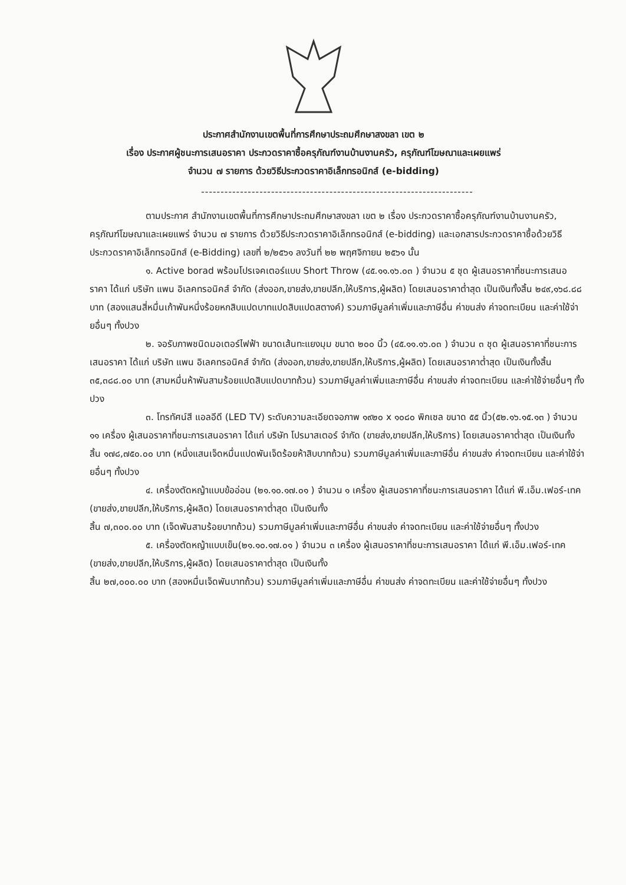ประกาศสำนักงานเขตพื้นที่การศึกษาประถมศึกษาสงขลา เขต ๒
เรื่อง ประกาศผู้ชนะการเสนอราคา ประกวดราคาซื้อครุภัณฑ์งานบ้านงานครัว, ครุภัณฑ์โฆษณาและเผยแพร่
จำนวน ๗ รายการ ด้วยวิธีประกวดราคาอิเล็กทรอนิกส์ (e-bidding)
----------------------------------------------------------------------
ตามประกาศ สำนักงานเขตพื้นที่การศึกษาประถมศึกษาสงขลา เขต ๒ เรื่อง ประกวดราคาซื้อครุภัณฑ์งานบ้านงานครัว, ครุภัณฑ์โฆษณาและเผยแพร่ จำนวน ๗ รายการ ด้วยวิธีประกวดราคาอิเล็กทรอนิกส์ (e-bidding) และเอกสารประกวดราคาซื้อด้วยวิธีประกวดราคาอิเล็กทรอนิกส์ (e-Bidding) เลขที่ ๒/๒๕๖๑ ลงวันที่ ๒๒ พฤศจิกายน ๒๕๖๑ นั้น
๑. Active borad พร้อมโปรเจคเตอร์แบบ Short Throw (๔๕.๑๑.๑๖.๐๓ ) จำนวน ๕ ชุด ผู้เสนอราคาที่ชนะการเสนอราคา ได้แก่ บริษัท แพน อิเลคทรอนิคส์ จำกัด (ส่งออก,ขายส่ง,ขายปลีก,ให้บริการ,ผู้ผลิต) โดยเสนอราคาต่ำสุด เป็นเงินทั้งสิ้น ๒๔๙,๑๖๘.๘๘ บาท (สองแสนสี่หมื่นเก้าพันหนึ่งร้อยหกสิบแปดบาทแปดสิบแปดสตางค์) รวมภาษีมูลค่าเพิ่มและภาษีอื่น ค่าขนส่ง ค่าจดทะเบียน และค่าใช้จ่ายอื่นๆ ทั้งปวง
๒. จอรับภาพชนิดมอเตอร์ไฟฟ้า ขนาดเส้นทะแยงมุม ขนาด ๒๐๐ นิ้ว (๔๕.๑๑.๑๖.๐๓ ) จำนวน ๓ ชุด ผู้เสนอราคาที่ชนะการเสนอราคา ได้แก่ บริษัท แพน อิเลคทรอนิคส์ จำกัด (ส่งออก,ขายส่ง,ขายปลีก,ให้บริการ,ผู้ผลิต) โดยเสนอราคาต่ำสุด เป็นเงินทั้งสิ้น ๓๕,๓๘๘.๐๐ บาท (สามหมื่นห้าพันสามร้อยแปดสิบแปดบาทถ้วน) รวมภาษีมูลค่าเพิ่มและภาษีอื่น ค่าขนส่ง ค่าจดทะเบียน และค่าใช้จ่ายอื่นๆ ทั้งปวง
๓. โทรทัศน์สี แอลอีดี (LED TV) ระดับความละเอียดจอภาพ ๑๙๒๐ x ๑๐๘๐ พิกเซล ขนาด ๕๕ นิ้ว(๕๒.๑๖.๑๕.๑๓ ) จำนวน ๑๑ เครื่อง ผู้เสนอราคาที่ชนะการเสนอราคา ได้แก่ บริษัท โปรมาสเตอร์ จำกัด (ขายส่ง,ขายปลีก,ให้บริการ) โดยเสนอราคาต่ำสุด เป็นเงินทั้งสิ้น ๑๗๘,๗๕๐.๐๐ บาท (หนึ่งแสนเจ็ดหมื่นแปดพันเจ็ดร้อยห้าสิบบาทถ้วน) รวมภาษีมูลค่าเพิ่มและภาษีอื่น ค่าขนส่ง ค่าจดทะเบียน และค่าใช้จ่ายอื่นๆ ทั้งปวง
๔. เครื่องตัดหญ้าแบบข้ออ่อน (๒๑.๑๐.๑๗.๐๑ ) จำนวน ๑ เครื่อง ผู้เสนอราคาที่ชนะการเสนอราคา ได้แก่ พี.เอ็ม.เฟอร์-เทค (ขายส่ง,ขายปลีก,ให้บริการ,ผู้ผลิต) โดยเสนอราคาต่ำสุด เป็นเงินทั้ง
สิ้น ๗,๓๐๐.๐๐ บาท (เจ็ดพันสามร้อยบาทถ้วน) รวมภาษีมูลค่าเพิ่มและภาษีอื่น ค่าขนส่ง ค่าจดทะเบียน และค่าใช้จ่ายอื่นๆ ทั้งปวง
๕. เครื่องตัดหญ้าแบบเข็น(๒๑.๑๐.๑๗.๐๑ ) จำนวน ๓ เครื่อง ผู้เสนอราคาที่ชนะการเสนอราคา ได้แก่ พี.เอ็ม.เฟอร์-เทค (ขายส่ง,ขายปลีก,ให้บริการ,ผู้ผลิต) โดยเสนอราคาต่ำสุด เป็นเงินทั้ง
สิ้น ๒๗,๐๐๐.๐๐ บาท (สองหมื่นเจ็ดพันบาทถ้วน) รวมภาษีมูลค่าเพิ่มและภาษีอื่น ค่าขนส่ง ค่าจดทะเบียน และค่าใช้จ่ายอื่นๆ ทั้งปวง